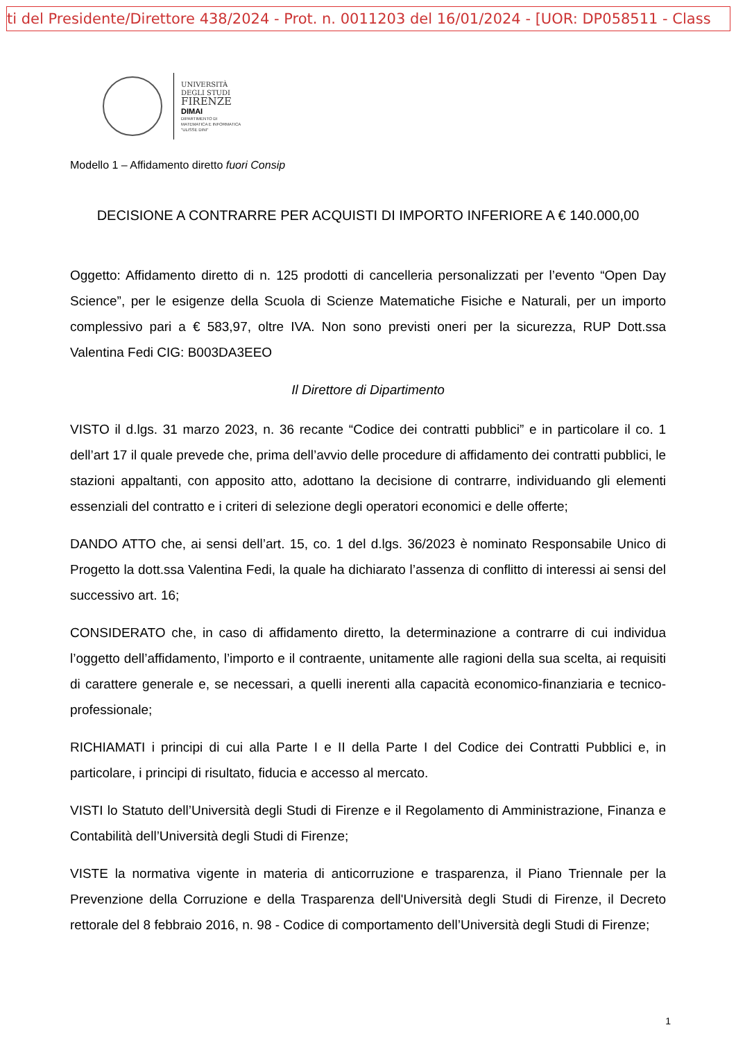ti del Presidente/Direttore 438/2024 - Prot. n. 0011203 del 16/01/2024 - [UOR: DP058511 - Class
UNIVERSITÀ
DEGLI STUDI
FIRENZE
DIMAI
DIPARTIMENTO DI
MATEMATICA E INFORMATICA
"ULISSE DINI"
Modello 1 – Affidamento diretto fuori Consip
DECISIONE A CONTRARRE PER ACQUISTI DI IMPORTO INFERIORE A € 140.000,00
Oggetto: Affidamento diretto di n. 125 prodotti di cancelleria personalizzati per l’evento “Open Day Science”, per le esigenze della Scuola di Scienze Matematiche Fisiche e Naturali, per un importo complessivo pari a € 583,97, oltre IVA. Non sono previsti oneri per la sicurezza, RUP Dott.ssa Valentina Fedi CIG: B003DA3EEO
Il Direttore di Dipartimento
VISTO il d.lgs. 31 marzo 2023, n. 36 recante “Codice dei contratti pubblici” e in particolare il co. 1 dell’art 17 il quale prevede che, prima dell’avvio delle procedure di affidamento dei contratti pubblici, le stazioni appaltanti, con apposito atto, adottano la decisione di contrarre, individuando gli elementi essenziali del contratto e i criteri di selezione degli operatori economici e delle offerte;
DANDO ATTO che, ai sensi dell’art. 15, co. 1 del d.lgs. 36/2023 è nominato Responsabile Unico di Progetto la dott.ssa Valentina Fedi, la quale ha dichiarato l’assenza di conflitto di interessi ai sensi del successivo art. 16;
CONSIDERATO che, in caso di affidamento diretto, la determinazione a contrarre di cui individua l’oggetto dell’affidamento, l’importo e il contraente, unitamente alle ragioni della sua scelta, ai requisiti di carattere generale e, se necessari, a quelli inerenti alla capacità economico-finanziaria e tecnico-professionale;
RICHIAMATI i principi di cui alla Parte I e II della Parte I del Codice dei Contratti Pubblici e, in particolare, i principi di risultato, fiducia e accesso al mercato.
VISTI lo Statuto dell’Università degli Studi di Firenze e il Regolamento di Amministrazione, Finanza e Contabilità dell’Università degli Studi di Firenze;
VISTE la normativa vigente in materia di anticorruzione e trasparenza, il Piano Triennale per la Prevenzione della Corruzione e della Trasparenza dell'Università degli Studi di Firenze, il Decreto rettorale del 8 febbraio 2016, n. 98 - Codice di comportamento dell’Università degli Studi di Firenze;
1